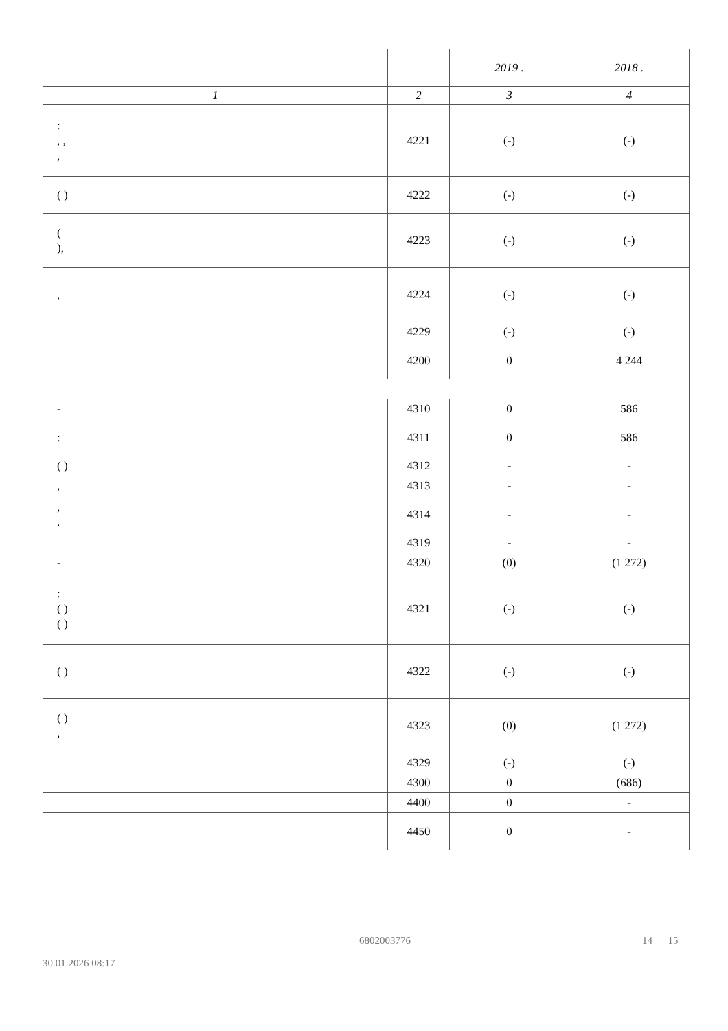| | | 2019 . | 2018 . |
| --- | --- | --- | --- |
| 1 | 2 | 3 | 4 |
| : , , , | 4221 | (-) | (-) |
| ( ) | 4222 | (-) | (-) |
| ( ), | 4223 | (-) | (-) |
| , | 4224 | (-) | (-) |
| | 4229 | (-) | (-) |
| | 4200 | 0 | 4 244 |
| - | 4310 | 0 | 586 |
| : | 4311 | 0 | 586 |
| ( ) | 4312 | - | - |
| , | 4313 | - | - |
| , . | 4314 | - | - |
| | 4319 | - | - |
| - | 4320 | (0) | (1 272) |
| : ( ) ( ) | 4321 | (-) | (-) |
| ( ) | 4322 | (-) | (-) |
| ( ) , | 4323 | (0) | (1 272) |
| | 4329 | (-) | (-) |
| | 4300 | 0 | (686) |
| | 4400 | 0 | - |
| | 4450 | 0 | - |
6802003776 14 15
30.01.2026 08:17